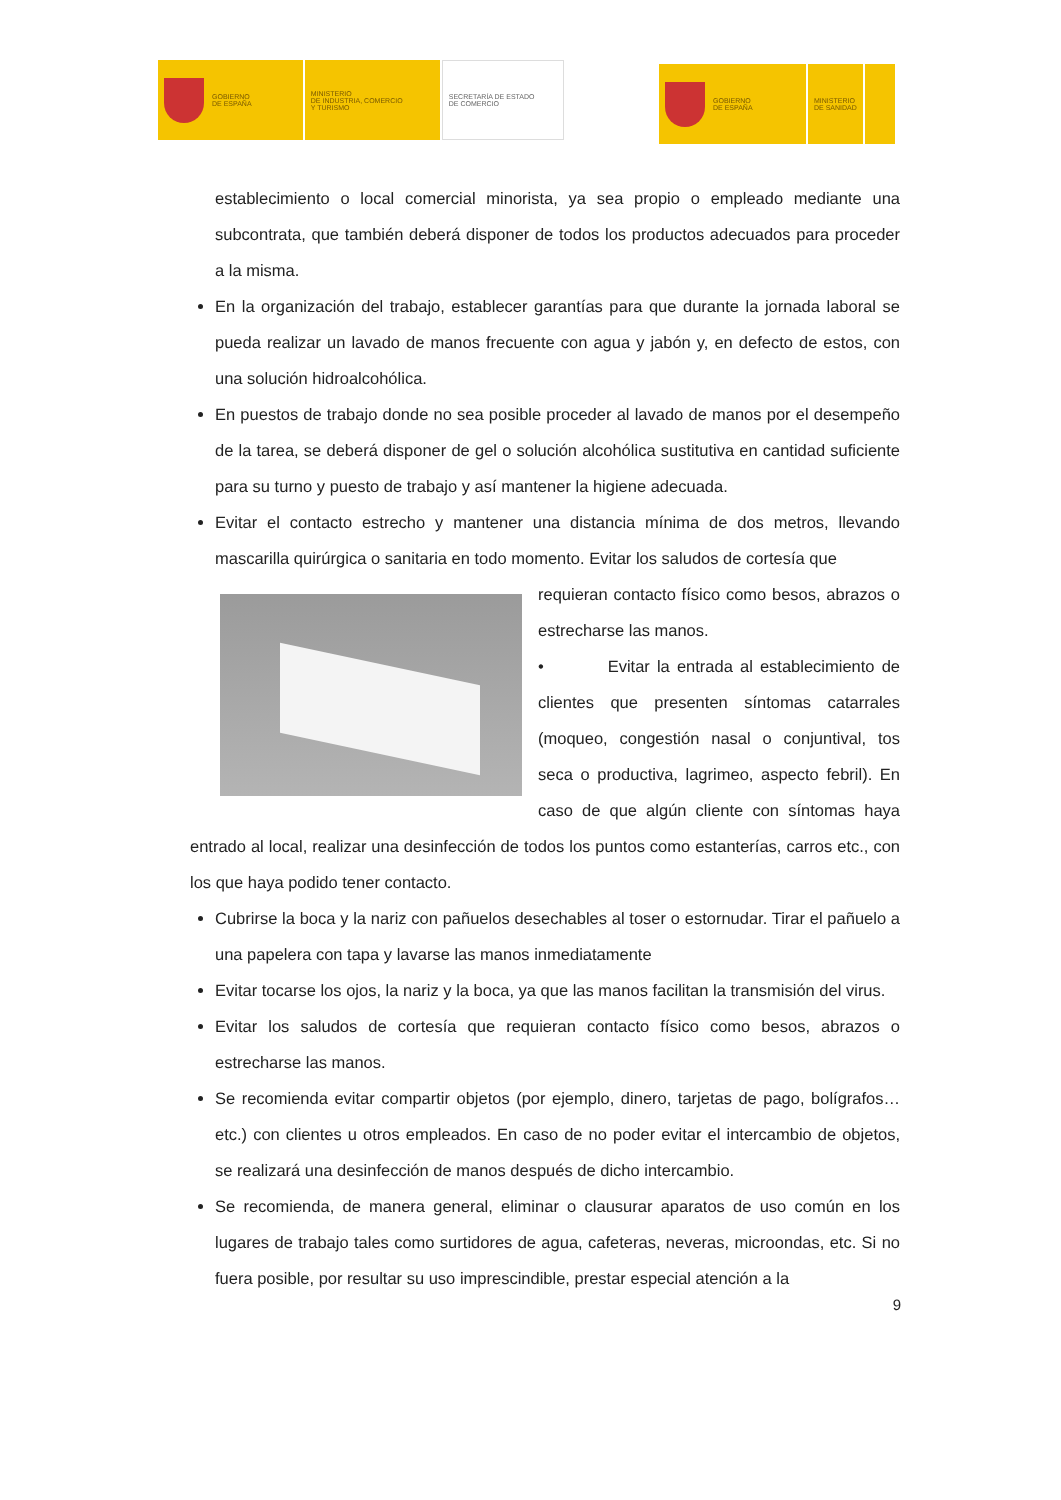GOBIERNO
DE ESPAÑA
MINISTERIO
DE INDUSTRIA, COMERCIO
Y TURISMO
SECRETARÍA DE ESTADO
DE COMERCIO
GOBIERNO
DE ESPAÑA
MINISTERIO
DE SANIDAD
establecimiento o local comercial minorista, ya sea propio o empleado mediante una subcontrata, que también deberá disponer de todos los productos adecuados para proceder a la misma.
En la organización del trabajo, establecer garantías para que durante la jornada laboral se pueda realizar un lavado de manos frecuente con agua y jabón y, en defecto de estos, con una solución hidroalcohólica.
En puestos de trabajo donde no sea posible proceder al lavado de manos por el desempeño de la tarea, se deberá disponer de gel o solución alcohólica sustitutiva en cantidad suficiente para su turno y puesto de trabajo y así mantener la higiene adecuada.
Evitar el contacto estrecho y mantener una distancia mínima de dos metros, llevando mascarilla quirúrgica o sanitaria en todo momento. Evitar los saludos de cortesía que
requieran contacto físico como besos, abrazos o estrecharse las manos.
• Evitar la entrada al establecimiento de clientes que presenten síntomas catarrales (moqueo, congestión nasal o conjuntival, tos seca o productiva, lagrimeo, aspecto febril). En caso de que algún cliente con síntomas haya entrado al local, realizar una desinfección de todos los puntos como estanterías, carros etc., con los que haya podido tener contacto.
Cubrirse la boca y la nariz con pañuelos desechables al toser o estornudar. Tirar el pañuelo a una papelera con tapa y lavarse las manos inmediatamente
Evitar tocarse los ojos, la nariz y la boca, ya que las manos facilitan la transmisión del virus.
Evitar los saludos de cortesía que requieran contacto físico como besos, abrazos o estrecharse las manos.
Se recomienda evitar compartir objetos (por ejemplo, dinero, tarjetas de pago, bolígrafos…etc.) con clientes u otros empleados. En caso de no poder evitar el intercambio de objetos, se realizará una desinfección de manos después de dicho intercambio.
Se recomienda, de manera general, eliminar o clausurar aparatos de uso común en los lugares de trabajo tales como surtidores de agua, cafeteras, neveras, microondas, etc. Si no fuera posible, por resultar su uso imprescindible, prestar especial atención a la
9